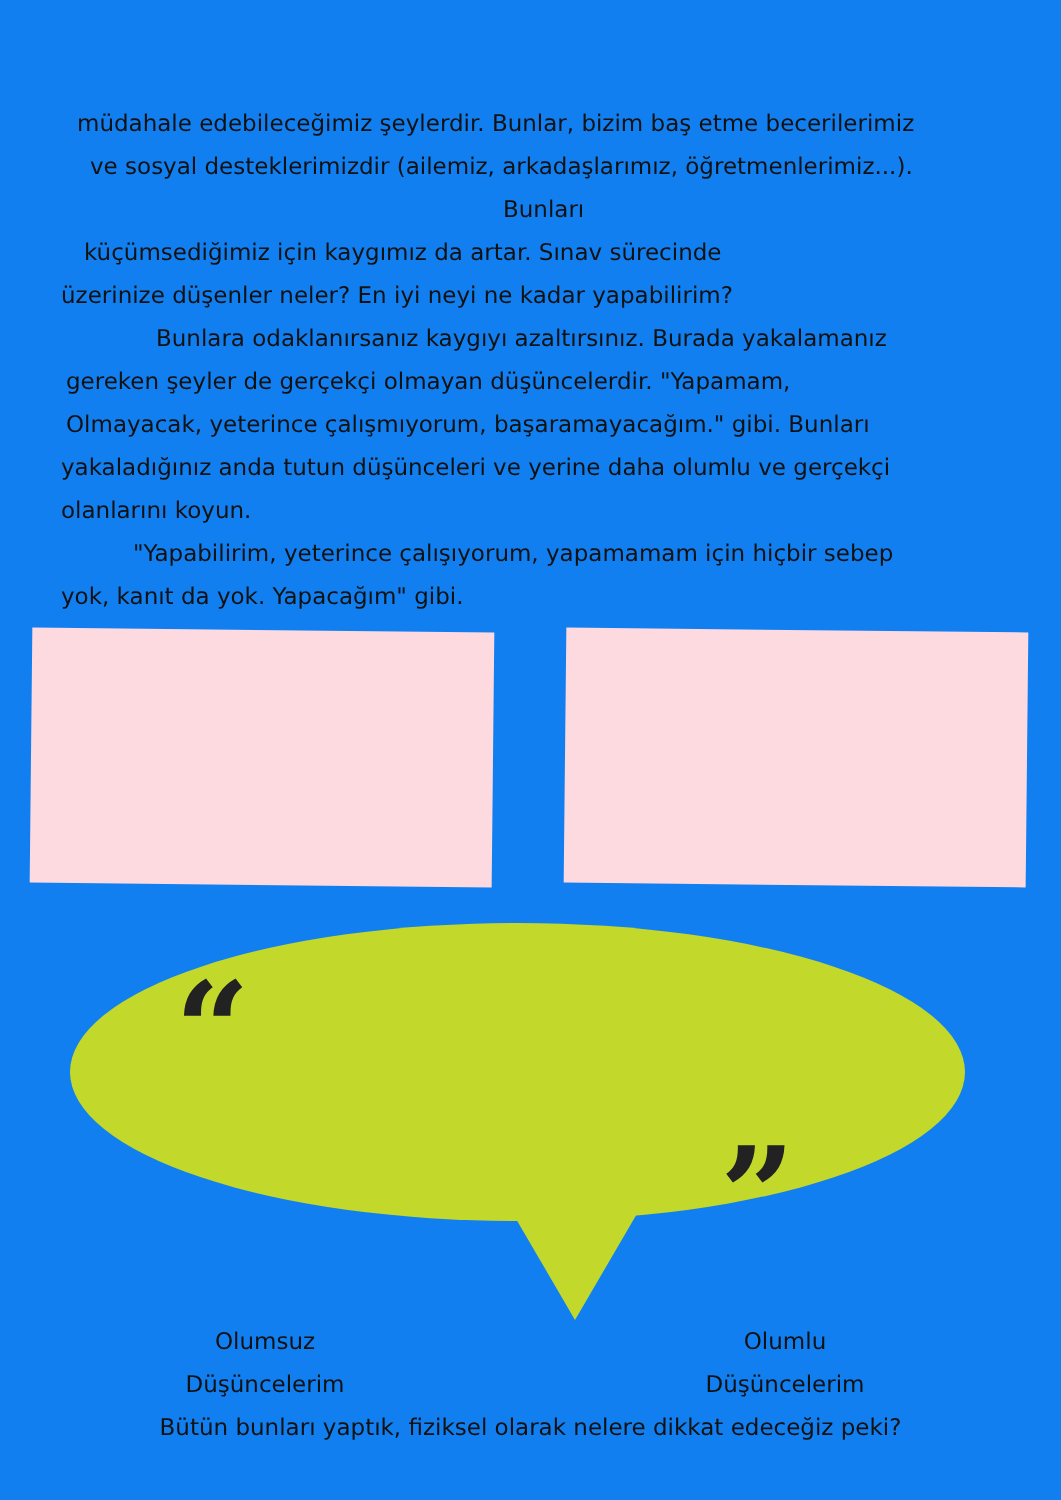“
”
müdahale edebileceğimiz şeylerdir. Bunlar, bizim baş etme becerilerimiz
ve sosyal desteklerimizdir (ailemiz, arkadaşlarımız, öğretmenlerimiz...).
Bunları
küçümsediğimiz için kaygımız da artar. Sınav sürecinde
üzerinize düşenler neler? En iyi neyi ne kadar yapabilirim?
Bunlara odaklanırsanız kaygıyı azaltırsınız. Burada yakalamanız
gereken şeyler de gerçekçi olmayan düşüncelerdir. "Yapamam,
Olmayacak, yeterince çalışmıyorum, başaramayacağım." gibi. Bunları
yakaladığınız anda tutun düşünceleri ve yerine daha olumlu ve gerçekçi
olanlarını koyun.
"Yapabilirim, yeterince çalışıyorum, yapamamam için hiçbir sebep
yok, kanıt da yok. Yapacağım" gibi.
Olumsuz
Düşüncelerim
Olumlu
Düşüncelerim
Bütün bunları yaptık, fiziksel olarak nelere dikkat edeceğiz peki?